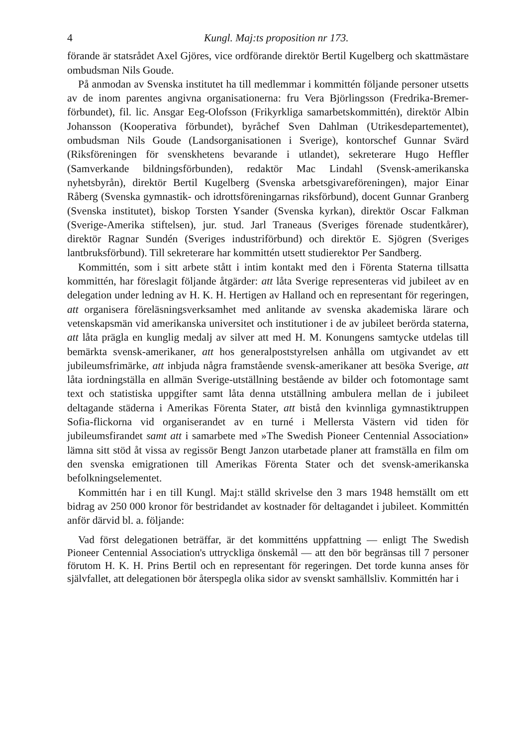4 Kungl. Maj:ts proposition nr 173.
förande är statsrådet Axel Gjöres, vice ordförande direktör Bertil Kugelberg och skattmästare ombudsman Nils Goude.
På anmodan av Svenska institutet ha till medlemmar i kommittén följande personer utsetts av de inom parentes angivna organisationerna: fru Vera Björlingsson (Fredrika-Bremer-förbundet), fil. lic. Ansgar Eeg-Olofsson (Frikyrkliga samarbetskommittén), direktör Albin Johansson (Kooperativa förbundet), byråchef Sven Dahlman (Utrikesdepartementet), ombudsman Nils Goude (Landsorganisationen i Sverige), kontorschef Gunnar Svärd (Riksföreningen för svenskhetens bevarande i utlandet), sekreterare Hugo Heffler (Samverkande bildningsförbunden), redaktör Mac Lindahl (Svensk-amerikanska nyhetsbyrån), direktör Bertil Kugelberg (Svenska arbetsgivareföreningen), major Einar Råberg (Svenska gymnastik- och idrottsföreningarnas riksförbund), docent Gunnar Granberg (Svenska institutet), biskop Torsten Ysander (Svenska kyrkan), direktör Oscar Falkman (Sverige-Amerika stiftelsen), jur. stud. Jarl Traneaus (Sveriges förenade studentkårer), direktör Ragnar Sundén (Sveriges industriförbund) och direktör E. Sjögren (Sveriges lantbruksförbund). Till sekreterare har kommittén utsett studierektor Per Sandberg.
Kommittén, som i sitt arbete stått i intim kontakt med den i Förenta Staterna tillsatta kommittén, har föreslagit följande åtgärder: att låta Sverige representeras vid jubileet av en delegation under ledning av H. K. H. Hertigen av Halland och en representant för regeringen, att organisera föreläsningsverksamhet med anlitande av svenska akademiska lärare och vetenskapsmän vid amerikanska universitet och institutioner i de av jubileet berörda staterna, att låta prägla en kunglig medalj av silver att med H. M. Konungens samtycke utdelas till bemärkta svensk-amerikaner, att hos generalpoststyrelsen anhålla om utgivandet av ett jubileumsfrimärke, att inbjuda några framstående svensk-amerikaner att besöka Sverige, att låta iordningställa en allmän Sverige-utställning bestående av bilder och fotomontage samt text och statistiska uppgifter samt låta denna utställning ambulera mellan de i jubileet deltagande städerna i Amerikas Förenta Stater, att bistå den kvinnliga gymnastiktruppen Sofia-flickorna vid organiserandet av en turné i Mellersta Västern vid tiden för jubileumsfirandet samt att i samarbete med »The Swedish Pioneer Centennial Association» lämna sitt stöd åt vissa av regissör Bengt Janzon utarbetade planer att framställa en film om den svenska emigrationen till Amerikas Förenta Stater och det svensk-amerikanska befolkningselementet.
Kommittén har i en till Kungl. Maj:t ställd skrivelse den 3 mars 1948 hemställt om ett bidrag av 250 000 kronor för bestridandet av kostnader för deltagandet i jubileet. Kommittén anför därvid bl. a. följande:
Vad först delegationen beträffar, är det kommitténs uppfattning — enligt The Swedish Pioneer Centennial Association's uttryckliga önskemål — att den bör begränsas till 7 personer förutom H. K. H. Prins Bertil och en representant för regeringen. Det torde kunna anses för självfallet, att delegationen bör återspegla olika sidor av svenskt samhällsliv. Kommittén har i